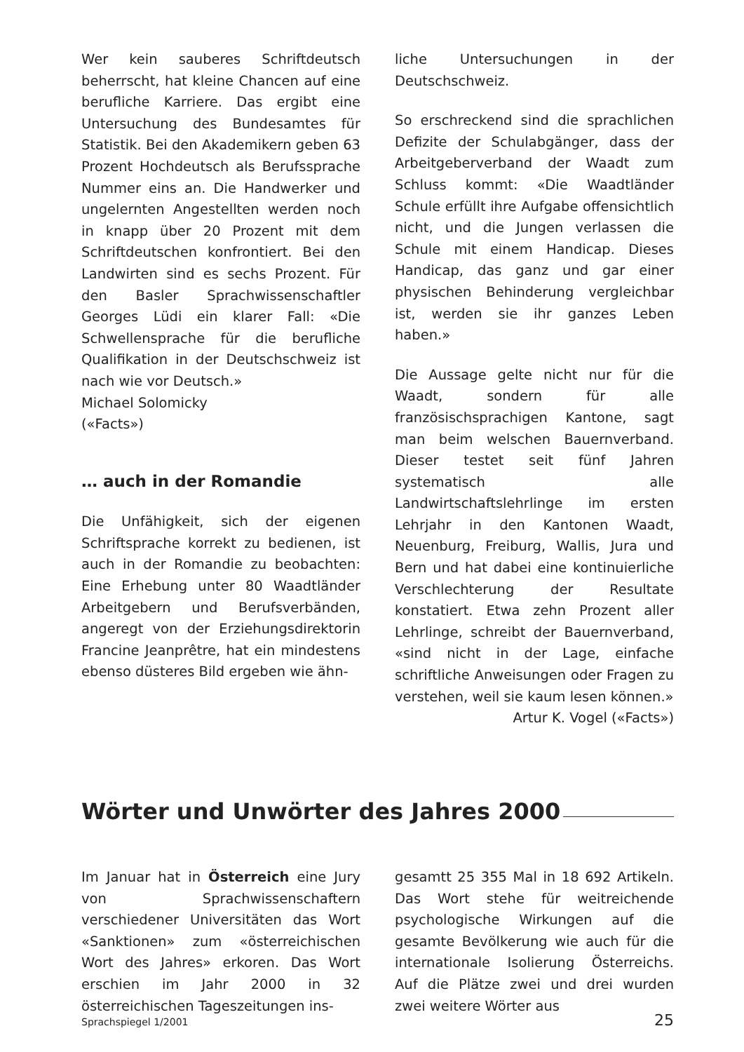Wer kein sauberes Schriftdeutsch beherrscht, hat kleine Chancen auf eine berufliche Karriere. Das ergibt eine Untersuchung des Bundesamtes für Statistik. Bei den Akademikern geben 63 Prozent Hochdeutsch als Berufssprache Nummer eins an. Die Handwerker und ungelernten Angestellten werden noch in knapp über 20 Prozent mit dem Schriftdeutschen konfrontiert. Bei den Landwirten sind es sechs Prozent. Für den Basler Sprachwissenschaftler Georges Lüdi ein klarer Fall: «Die Schwellensprache für die berufliche Qualifikation in der Deutschschweiz ist nach wie vor Deutsch.»
Michael Solomicky
(«Facts»)
… auch in der Romandie
Die Unfähigkeit, sich der eigenen Schriftsprache korrekt zu bedienen, ist auch in der Romandie zu beobachten: Eine Erhebung unter 80 Waadtländer Arbeitgebern und Berufsverbänden, angeregt von der Erziehungsdirektorin Francine Jeanprêtre, hat ein mindestens ebenso düsteres Bild ergeben wie ähn-
liche Untersuchungen in der Deutschschweiz.
So erschreckend sind die sprachlichen Defizite der Schulabgänger, dass der Arbeitgeberverband der Waadt zum Schluss kommt: «Die Waadtländer Schule erfüllt ihre Aufgabe offensichtlich nicht, und die Jungen verlassen die Schule mit einem Handicap. Dieses Handicap, das ganz und gar einer physischen Behinderung vergleichbar ist, werden sie ihr ganzes Leben haben.»
Die Aussage gelte nicht nur für die Waadt, sondern für alle französischsprachigen Kantone, sagt man beim welschen Bauernverband. Dieser testet seit fünf Jahren systematisch alle Landwirtschaftslehrlinge im ersten Lehrjahr in den Kantonen Waadt, Neuenburg, Freiburg, Wallis, Jura und Bern und hat dabei eine kontinuierliche Verschlechterung der Resultate konstatiert. Etwa zehn Prozent aller Lehrlinge, schreibt der Bauernverband, «sind nicht in der Lage, einfache schriftliche Anweisungen oder Fragen zu verstehen, weil sie kaum lesen können.»
Artur K. Vogel («Facts»)
Wörter und Unwörter des Jahres 2000
Im Januar hat in Österreich eine Jury von Sprachwissenschaftern verschiedener Universitäten das Wort «Sanktionen» zum «österreichischen Wort des Jahres» erkoren. Das Wort erschien im Jahr 2000 in 32 österreichischen Tageszeitungen ins-
gesamtt 25 355 Mal in 18 692 Artikeln. Das Wort stehe für weitreichende psychologische Wirkungen auf die gesamte Bevölkerung wie auch für die internationale Isolierung Österreichs. Auf die Plätze zwei und drei wurden zwei weitere Wörter aus
Sprachspiegel 1/2001 25